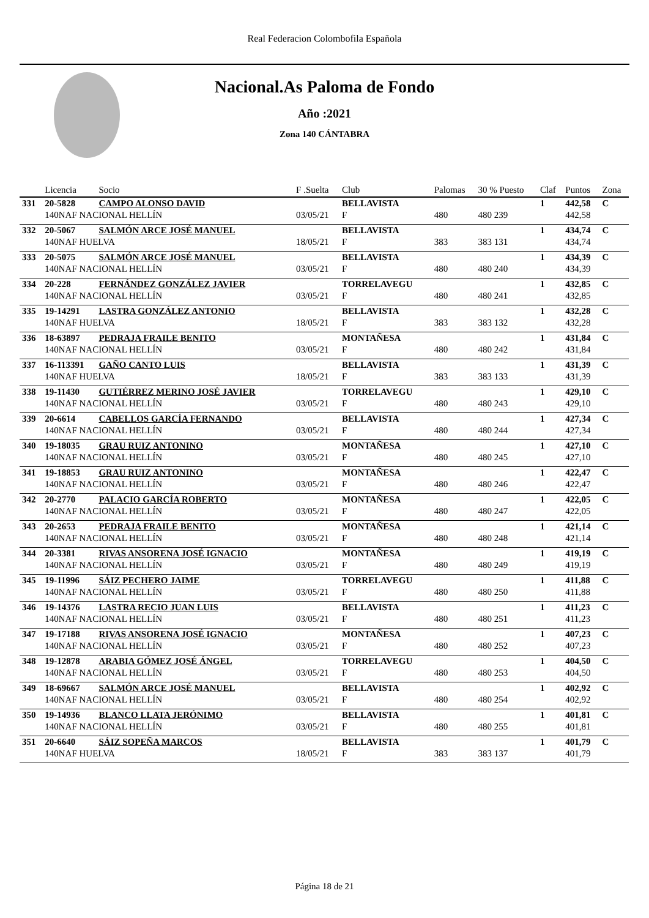Real Federacion Colombofila Española
Nacional.As Paloma de Fondo
Año :2021
Zona 140 CÁNTABRA
| | Licencia | Socio | F .Suelta | Club | Palomas | 30 % Puesto | Claf | Puntos | Zona |
| --- | --- | --- | --- | --- | --- | --- | --- | --- | --- |
| 331 | 20-5828 | CAMPO ALONSO DAVID | | BELLAVISTA | | | 1 | 442,58 | C |
| | 140NAF NACIONAL HELLÍN | | 03/05/21 | F | 480 | 480 239 | | 442,58 | |
| 332 | 20-5067 | SALMÓN ARCE JOSÉ MANUEL | | BELLAVISTA | | | 1 | 434,74 | C |
| | 140NAF HUELVA | | 18/05/21 | F | 383 | 383 131 | | 434,74 | |
| 333 | 20-5075 | SALMÓN ARCE JOSÉ MANUEL | | BELLAVISTA | | | 1 | 434,39 | C |
| | 140NAF NACIONAL HELLÍN | | 03/05/21 | F | 480 | 480 240 | | 434,39 | |
| 334 | 20-228 | FERNÁNDEZ GONZÁLEZ JAVIER | | TORRELAVEGU | | | 1 | 432,85 | C |
| | 140NAF NACIONAL HELLÍN | | 03/05/21 | F | 480 | 480 241 | | 432,85 | |
| 335 | 19-14291 | LASTRA GONZÁLEZ ANTONIO | | BELLAVISTA | | | 1 | 432,28 | C |
| | 140NAF HUELVA | | 18/05/21 | F | 383 | 383 132 | | 432,28 | |
| 336 | 18-63897 | PEDRAJA FRAILE BENITO | | MONTAÑESA | | | 1 | 431,84 | C |
| | 140NAF NACIONAL HELLÍN | | 03/05/21 | F | 480 | 480 242 | | 431,84 | |
| 337 | 16-113391 | GAÑO CANTO LUIS | | BELLAVISTA | | | 1 | 431,39 | C |
| | 140NAF HUELVA | | 18/05/21 | F | 383 | 383 133 | | 431,39 | |
| 338 | 19-11430 | GUTIÉRREZ MERINO JOSÉ JAVIER | | TORRELAVEGU | | | 1 | 429,10 | C |
| | 140NAF NACIONAL HELLÍN | | 03/05/21 | F | 480 | 480 243 | | 429,10 | |
| 339 | 20-6614 | CABELLOS GARCÍA FERNANDO | | BELLAVISTA | | | 1 | 427,34 | C |
| | 140NAF NACIONAL HELLÍN | | 03/05/21 | F | 480 | 480 244 | | 427,34 | |
| 340 | 19-18035 | GRAU RUIZ ANTONINO | | MONTAÑESA | | | 1 | 427,10 | C |
| | 140NAF NACIONAL HELLÍN | | 03/05/21 | F | 480 | 480 245 | | 427,10 | |
| 341 | 19-18853 | GRAU RUIZ ANTONINO | | MONTAÑESA | | | 1 | 422,47 | C |
| | 140NAF NACIONAL HELLÍN | | 03/05/21 | F | 480 | 480 246 | | 422,47 | |
| 342 | 20-2770 | PALACIO GARCÍA ROBERTO | | MONTAÑESA | | | 1 | 422,05 | C |
| | 140NAF NACIONAL HELLÍN | | 03/05/21 | F | 480 | 480 247 | | 422,05 | |
| 343 | 20-2653 | PEDRAJA FRAILE BENITO | | MONTAÑESA | | | 1 | 421,14 | C |
| | 140NAF NACIONAL HELLÍN | | 03/05/21 | F | 480 | 480 248 | | 421,14 | |
| 344 | 20-3381 | RIVAS ANSORENA JOSÉ IGNACIO | | MONTAÑESA | | | 1 | 419,19 | C |
| | 140NAF NACIONAL HELLÍN | | 03/05/21 | F | 480 | 480 249 | | 419,19 | |
| 345 | 19-11996 | SÁIZ PECHERO JAIME | | TORRELAVEGU | | | 1 | 411,88 | C |
| | 140NAF NACIONAL HELLÍN | | 03/05/21 | F | 480 | 480 250 | | 411,88 | |
| 346 | 19-14376 | LASTRA RECIO JUAN LUIS | | BELLAVISTA | | | 1 | 411,23 | C |
| | 140NAF NACIONAL HELLÍN | | 03/05/21 | F | 480 | 480 251 | | 411,23 | |
| 347 | 19-17188 | RIVAS ANSORENA JOSÉ IGNACIO | | MONTAÑESA | | | 1 | 407,23 | C |
| | 140NAF NACIONAL HELLÍN | | 03/05/21 | F | 480 | 480 252 | | 407,23 | |
| 348 | 19-12878 | ARABIA GÓMEZ JOSÉ ÁNGEL | | TORRELAVEGU | | | 1 | 404,50 | C |
| | 140NAF NACIONAL HELLÍN | | 03/05/21 | F | 480 | 480 253 | | 404,50 | |
| 349 | 18-69667 | SALMÓN ARCE JOSÉ MANUEL | | BELLAVISTA | | | 1 | 402,92 | C |
| | 140NAF NACIONAL HELLÍN | | 03/05/21 | F | 480 | 480 254 | | 402,92 | |
| 350 | 19-14936 | BLANCO LLATA JERÓNIMO | | BELLAVISTA | | | 1 | 401,81 | C |
| | 140NAF NACIONAL HELLÍN | | 03/05/21 | F | 480 | 480 255 | | 401,81 | |
| 351 | 20-6640 | SÁIZ SOPEÑA MARCOS | | BELLAVISTA | | | 1 | 401,79 | C |
| | 140NAF HUELVA | | 18/05/21 | F | 383 | 383 137 | | 401,79 | |
Página 18 de 21